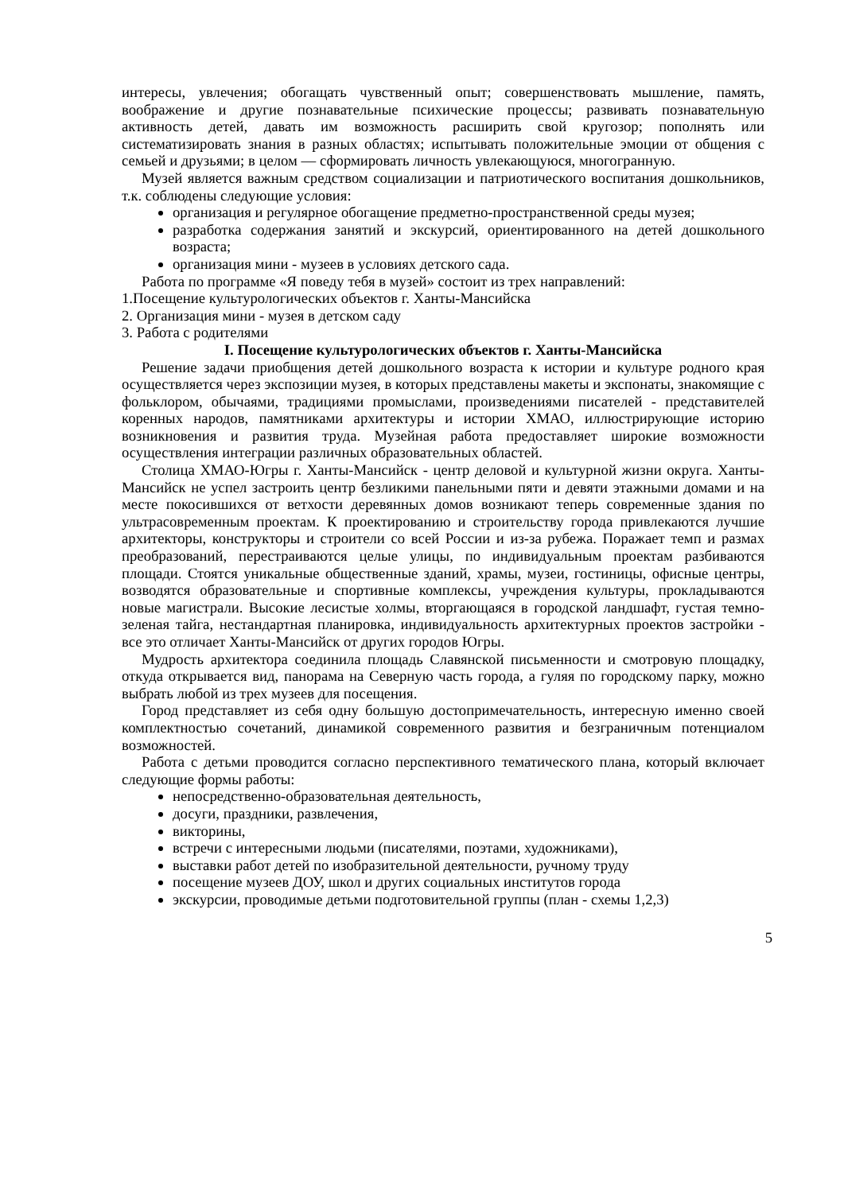интересы, увлечения; обогащать чувственный опыт; совершенствовать мышление, память, воображение и другие познавательные психические процессы; развивать познавательную активность детей, давать им возможность расширить свой кругозор; пополнять или систематизировать знания в разных областях; испытывать положительные эмоции от общения с семьей и друзьями; в целом — сформировать личность увлекающуюся, многогранную.
Музей является важным средством социализации и патриотического воспитания дошкольников, т.к. соблюдены следующие условия:
организация и регулярное обогащение предметно-пространственной среды музея;
разработка содержания занятий и экскурсий, ориентированного на детей дошкольного возраста;
организация мини - музеев в условиях детского сада.
Работа по программе «Я поведу тебя в музей» состоит из трех направлений:
1.Посещение культурологических объектов г. Ханты-Мансийска
2. Организация мини - музея в детском саду
3. Работа с родителями
I. Посещение культурологических объектов г. Ханты-Мансийска
Решение задачи приобщения детей дошкольного возраста к истории и культуре родного края осуществляется через экспозиции музея, в которых представлены макеты и экспонаты, знакомящие с фольклором, обычаями, традициями промыслами, произведениями писателей - представителей коренных народов, памятниками архитектуры и истории ХМАО, иллюстрирующие историю возникновения и развития труда. Музейная работа предоставляет широкие возможности осуществления интеграции различных образовательных областей.
Столица ХМАО-Югры г. Ханты-Мансийск - центр деловой и культурной жизни округа. Ханты-Мансийск не успел застроить центр безликими панельными пяти и девяти этажными домами и на месте покосившихся от ветхости деревянных домов возникают теперь современные здания по ультрасовременным проектам. К проектированию и строительству города привлекаются лучшие архитекторы, конструкторы и строители со всей России и из-за рубежа. Поражает темп и размах преобразований, перестраиваются целые улицы, по индивидуальным проектам разбиваются площади. Стоятся уникальные общественные зданий, храмы, музеи, гостиницы, офисные центры, возводятся образовательные и спортивные комплексы, учреждения культуры, прокладываются новые магистрали. Высокие лесистые холмы, вторгающаяся в городской ландшафт, густая темно-зеленая тайга, нестандартная планировка, индивидуальность архитектурных проектов застройки - все это отличает Ханты-Мансийск от других городов Югры.
Мудрость архитектора соединила площадь Славянской письменности и смотровую площадку, откуда открывается вид, панорама на Северную часть города, а гуляя по городскому парку, можно выбрать любой из трех музеев для посещения.
Город представляет из себя одну большую достопримечательность, интересную именно своей комплектностью сочетаний, динамикой современного развития и безграничным потенциалом возможностей.
Работа с детьми проводится согласно перспективного тематического плана, который включает следующие формы работы:
непосредственно-образовательная деятельность,
досуги, праздники, развлечения,
викторины,
встречи с интересными людьми (писателями, поэтами, художниками),
выставки работ детей по изобразительной деятельности, ручному труду
посещение музеев ДОУ, школ и других социальных институтов города
экскурсии, проводимые детьми подготовительной группы (план - схемы 1,2,3)
5